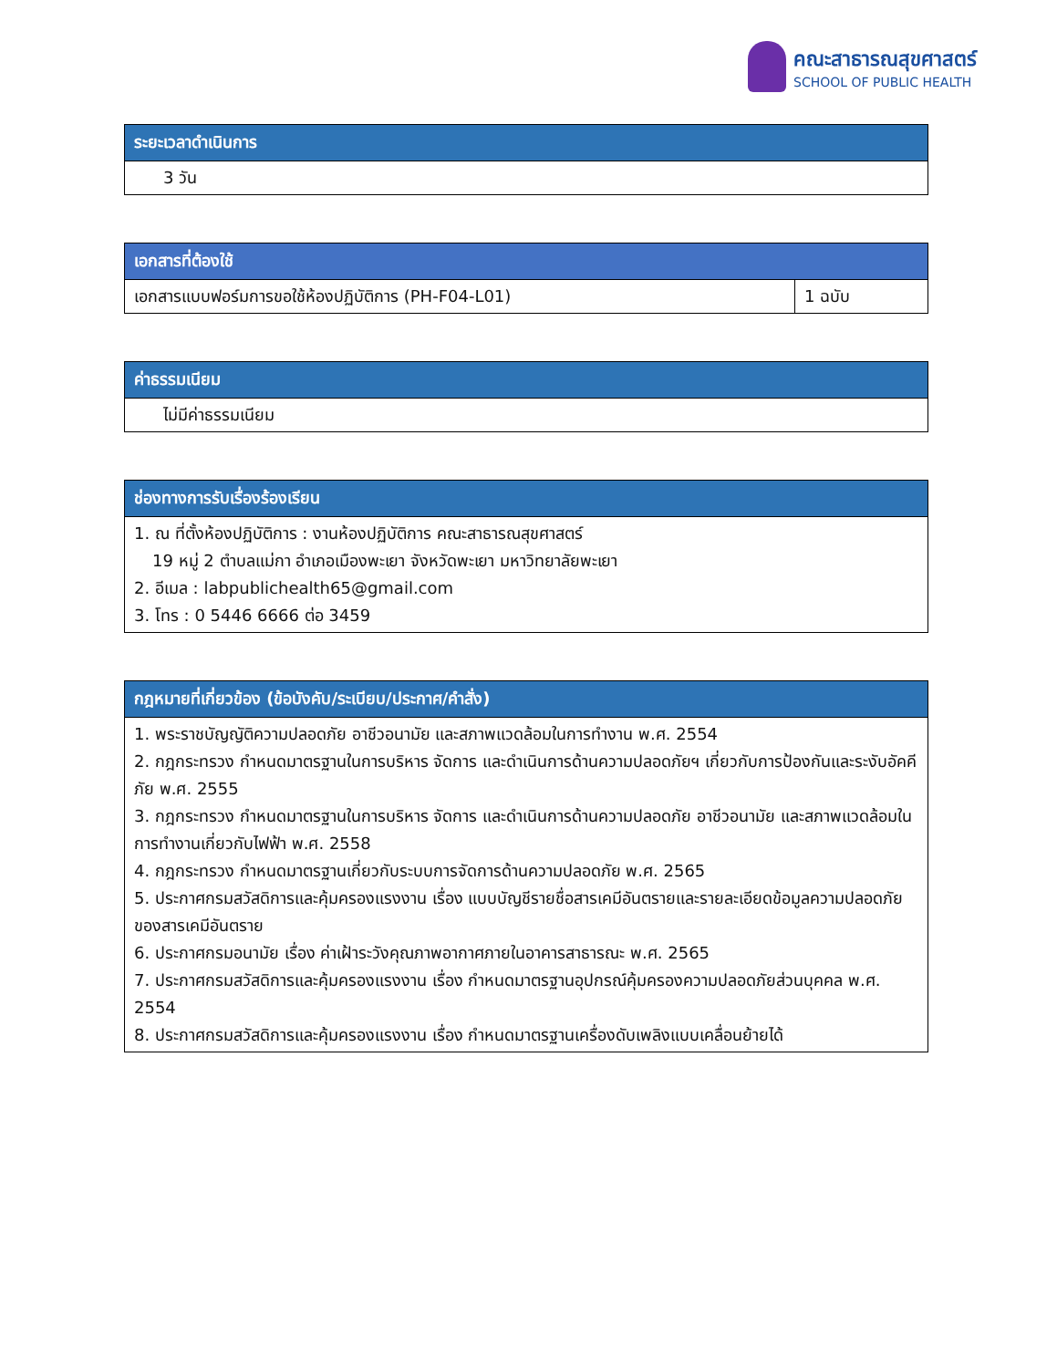คณะสาธารณสุขศาสตร์
SCHOOL OF PUBLIC HEALTH
| ระยะเวลาดำเนินการ |
| --- |
| 3 วัน |
| เอกสารที่ต้องใช้ | |
| --- | --- |
| เอกสารแบบฟอร์มการขอใช้ห้องปฏิบัติการ (PH-F04-L01) | 1 ฉบับ |
| ค่าธรรมเนียม |
| --- |
| ไม่มีค่าธรรมเนียม |
| ช่องทางการรับเรื่องร้องเรียน |
| --- |
| 1. ณ ที่ตั้งห้องปฏิบัติการ : งานห้องปฏิบัติการ คณะสาธารณสุขศาสตร์ 19 หมู่ 2 ตำบลแม่กา อำเภอเมืองพะเยา จังหวัดพะเยา มหาวิทยาลัยพะเยา 2. อีเมล : labpublichealth65@gmail.com 3. โทร : 0 5446 6666 ต่อ 3459 |
| กฎหมายที่เกี่ยวข้อง (ข้อบังคับ/ระเบียบ/ประกาศ/คำสั่ง) |
| --- |
| 1. พระราชบัญญัติความปลอดภัย อาชีวอนามัย และสภาพแวดล้อมในการทำงาน พ.ศ. 2554 2. กฎกระทรวง กำหนดมาตรฐานในการบริหาร จัดการ และดำเนินการด้านความปลอดภัยฯ เกี่ยวกับการป้องกันและระงับอัคคีภัย พ.ศ. 2555 3. กฎกระทรวง กำหนดมาตรฐานในการบริหาร จัดการ และดำเนินการด้านความปลอดภัย อาชีวอนามัย และสภาพแวดล้อมในการทำงานเกี่ยวกับไฟฟ้า พ.ศ. 2558 4. กฎกระทรวง กำหนดมาตรฐานเกี่ยวกับระบบการจัดการด้านความปลอดภัย พ.ศ. 2565 5. ประกาศกรมสวัสดิการและคุ้มครองแรงงาน เรื่อง แบบบัญชีรายชื่อสารเคมีอันตรายและรายละเอียดข้อมูลความปลอดภัยของสารเคมีอันตราย 6. ประกาศกรมอนามัย เรื่อง ค่าเฝ้าระวังคุณภาพอากาศภายในอาคารสาธารณะ พ.ศ. 2565 7. ประกาศกรมสวัสดิการและคุ้มครองแรงงาน เรื่อง กำหนดมาตรฐานอุปกรณ์คุ้มครองความปลอดภัยส่วนบุคคล พ.ศ. 2554 8. ประกาศกรมสวัสดิการและคุ้มครองแรงงาน เรื่อง กำหนดมาตรฐานเครื่องดับเพลิงแบบเคลื่อนย้ายได้ |